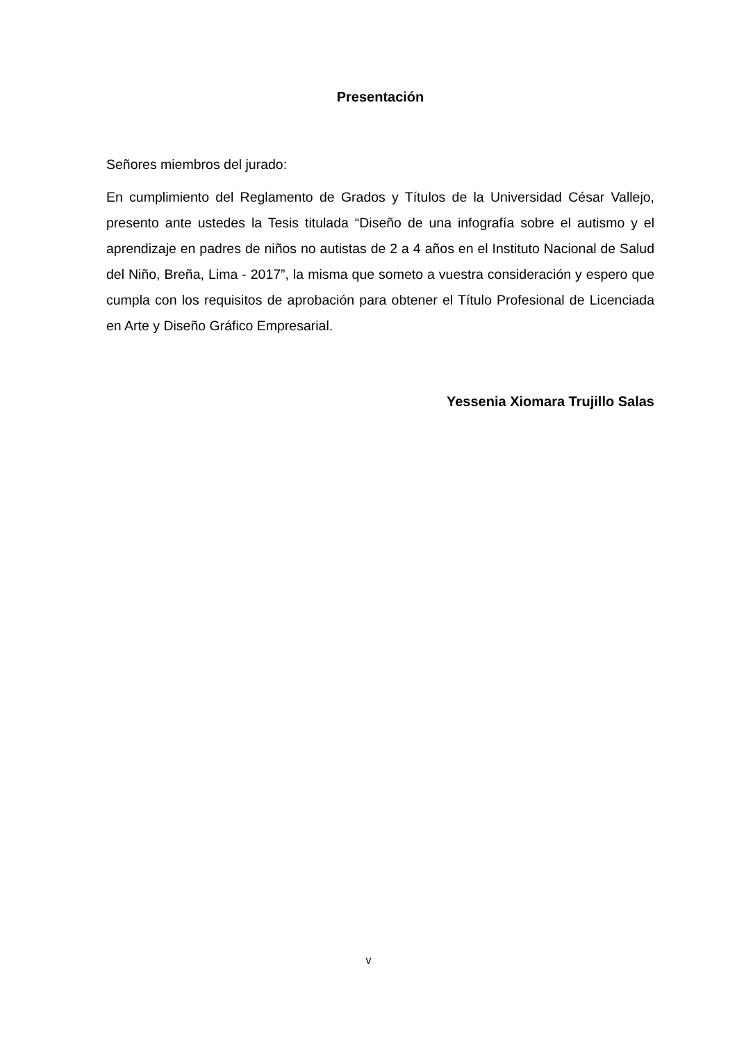Presentación
Señores miembros del jurado:
En cumplimiento del Reglamento de Grados y Títulos de la Universidad César Vallejo, presento ante ustedes la Tesis titulada “Diseño de una infografía sobre el autismo y el aprendizaje en padres de niños no autistas de 2 a 4 años en el Instituto Nacional de Salud del Niño, Breña, Lima - 2017”, la misma que someto a vuestra consideración y espero que cumpla con los requisitos de aprobación para obtener el Título Profesional de Licenciada en Arte y Diseño Gráfico Empresarial.
Yessenia Xiomara Trujillo Salas
v